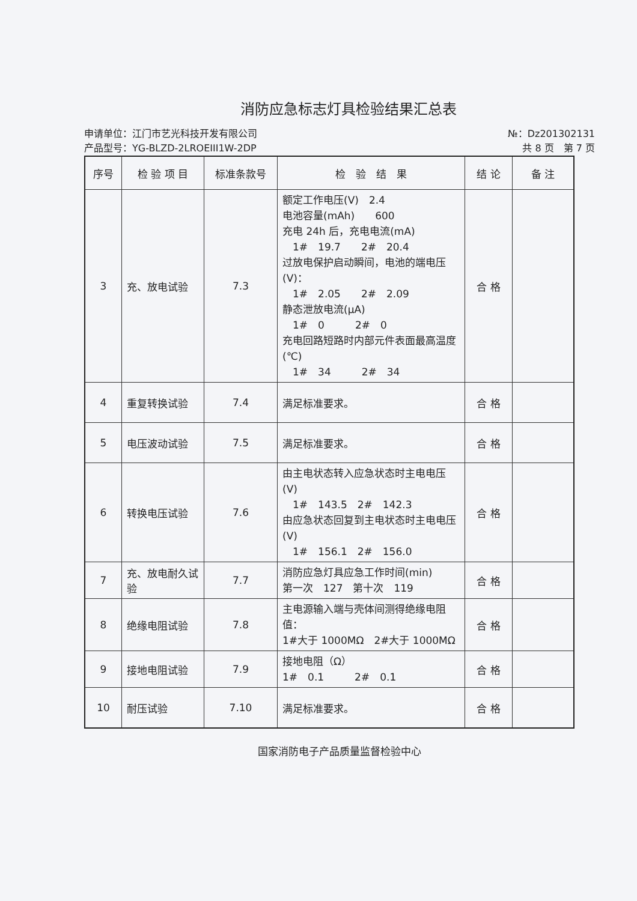消防应急标志灯具检验结果汇总表
申请单位：江门市艺光科技开发有限公司
产品型号：YG-BLZD-2LROEIII1W-2DP
№：Dz201302131
共 8 页　第 7 页
| 序号 | 检 验 项 目 | 标准条款号 | 检 验 结 果 | 结 论 | 备 注 |
| --- | --- | --- | --- | --- | --- |
| 3 | 充、放电试验 | 7.3 | 额定工作电压(V) 2.4 电池容量(mAh) 600 充电 24h 后，充电电流(mA) 1# 19.7 2# 20.4 过放电保护启动瞬间，电池的端电压(V)： 1# 2.05 2# 2.09 静态泄放电流(μA) 1# 0 2# 0 充电回路短路时内部元件表面最高温度(℃) 1# 34 2# 34 | 合 格 | |
| 4 | 重复转换试验 | 7.4 | 满足标准要求。 | 合 格 | |
| 5 | 电压波动试验 | 7.5 | 满足标准要求。 | 合 格 | |
| 6 | 转换电压试验 | 7.6 | 由主电状态转入应急状态时主电电压(V) 1# 143.5 2# 142.3 由应急状态回复到主电状态时主电电压(V) 1# 156.1 2# 156.0 | 合 格 | |
| 7 | 充、放电耐久试验 | 7.7 | 消防应急灯具应急工作时间(min) 第一次 127 第十次 119 | 合 格 | |
| 8 | 绝缘电阻试验 | 7.8 | 主电源输入端与壳体间测得绝缘电阻值： 1#大于 1000MΩ 2#大于 1000MΩ | 合 格 | |
| 9 | 接地电阻试验 | 7.9 | 接地电阻（Ω） 1# 0.1 2# 0.1 | 合 格 | |
| 10 | 耐压试验 | 7.10 | 满足标准要求。 | 合 格 | |
国家消防电子产品质量监督检验中心